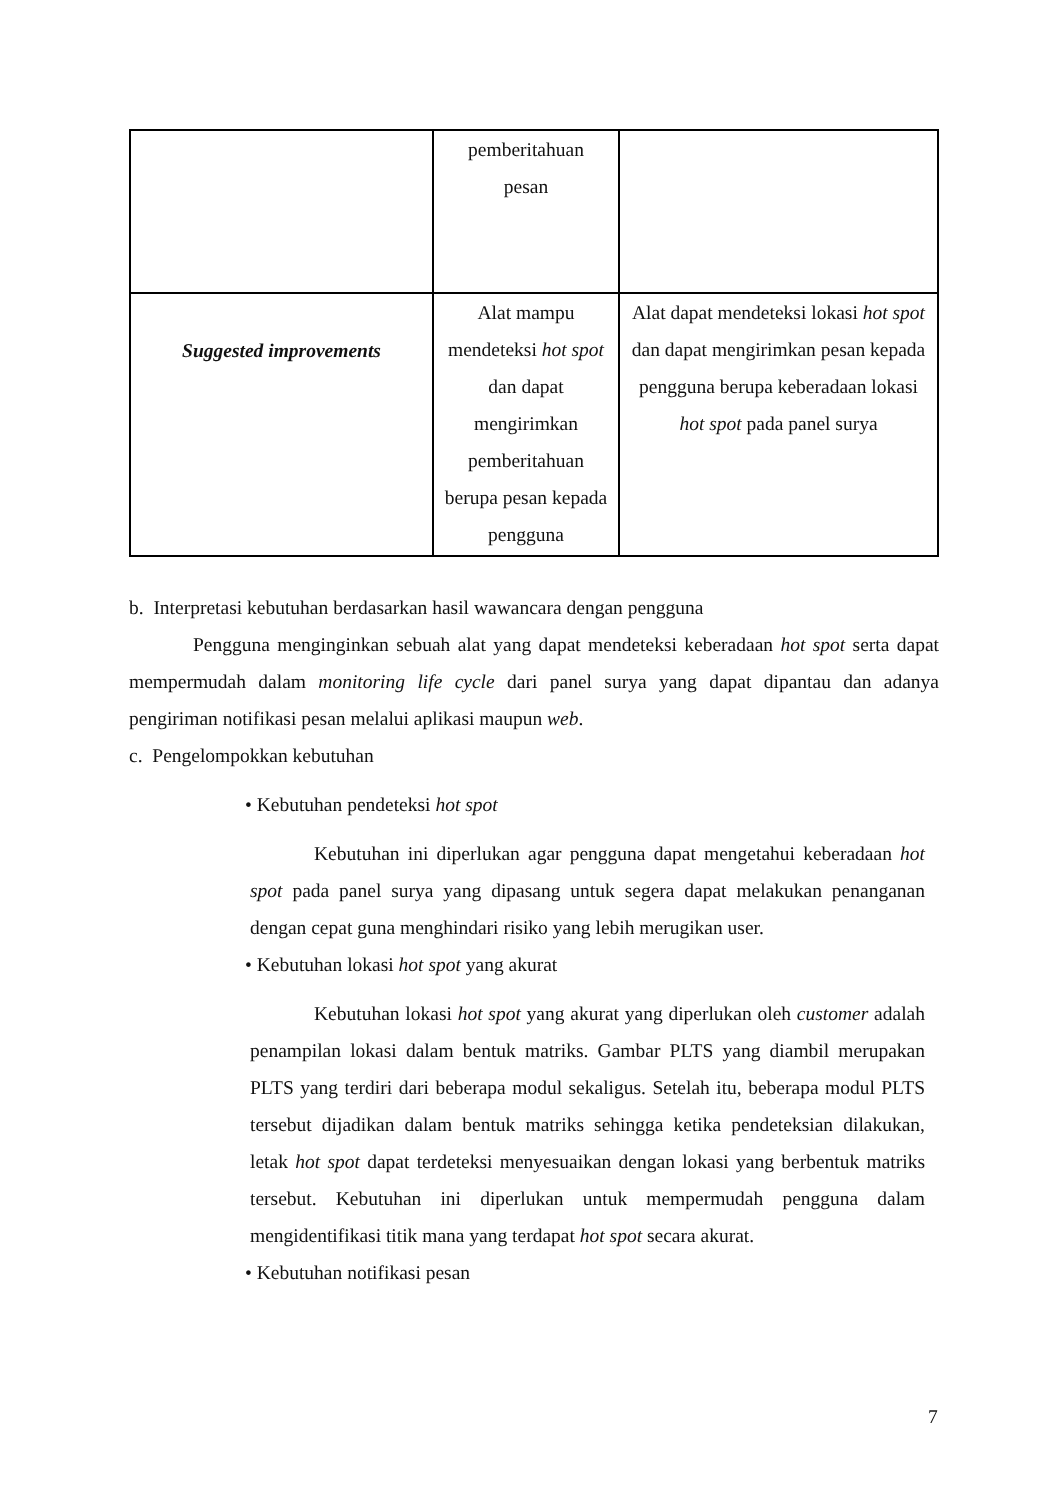| | pemberitahuan pesan | |
| Suggested improvements | Alat mampu mendeteksi hot spot dan dapat mengirimkan pemberitahuan berupa pesan kepada pengguna | Alat dapat mendeteksi lokasi hot spot dan dapat mengirimkan pesan kepada pengguna berupa keberadaan lokasi hot spot pada panel surya |
b. Interpretasi kebutuhan berdasarkan hasil wawancara dengan pengguna
Pengguna menginginkan sebuah alat yang dapat mendeteksi keberadaan hot spot serta dapat mempermudah dalam monitoring life cycle dari panel surya yang dapat dipantau dan adanya pengiriman notifikasi pesan melalui aplikasi maupun web.
c. Pengelompokkan kebutuhan
• Kebutuhan pendeteksi hot spot
Kebutuhan ini diperlukan agar pengguna dapat mengetahui keberadaan hot spot pada panel surya yang dipasang untuk segera dapat melakukan penanganan dengan cepat guna menghindari risiko yang lebih merugikan user.
• Kebutuhan lokasi hot spot yang akurat
Kebutuhan lokasi hot spot yang akurat yang diperlukan oleh customer adalah penampilan lokasi dalam bentuk matriks. Gambar PLTS yang diambil merupakan PLTS yang terdiri dari beberapa modul sekaligus. Setelah itu, beberapa modul PLTS tersebut dijadikan dalam bentuk matriks sehingga ketika pendeteksian dilakukan, letak hot spot dapat terdeteksi menyesuaikan dengan lokasi yang berbentuk matriks tersebut. Kebutuhan ini diperlukan untuk mempermudah pengguna dalam mengidentifikasi titik mana yang terdapat hot spot secara akurat.
• Kebutuhan notifikasi pesan
7